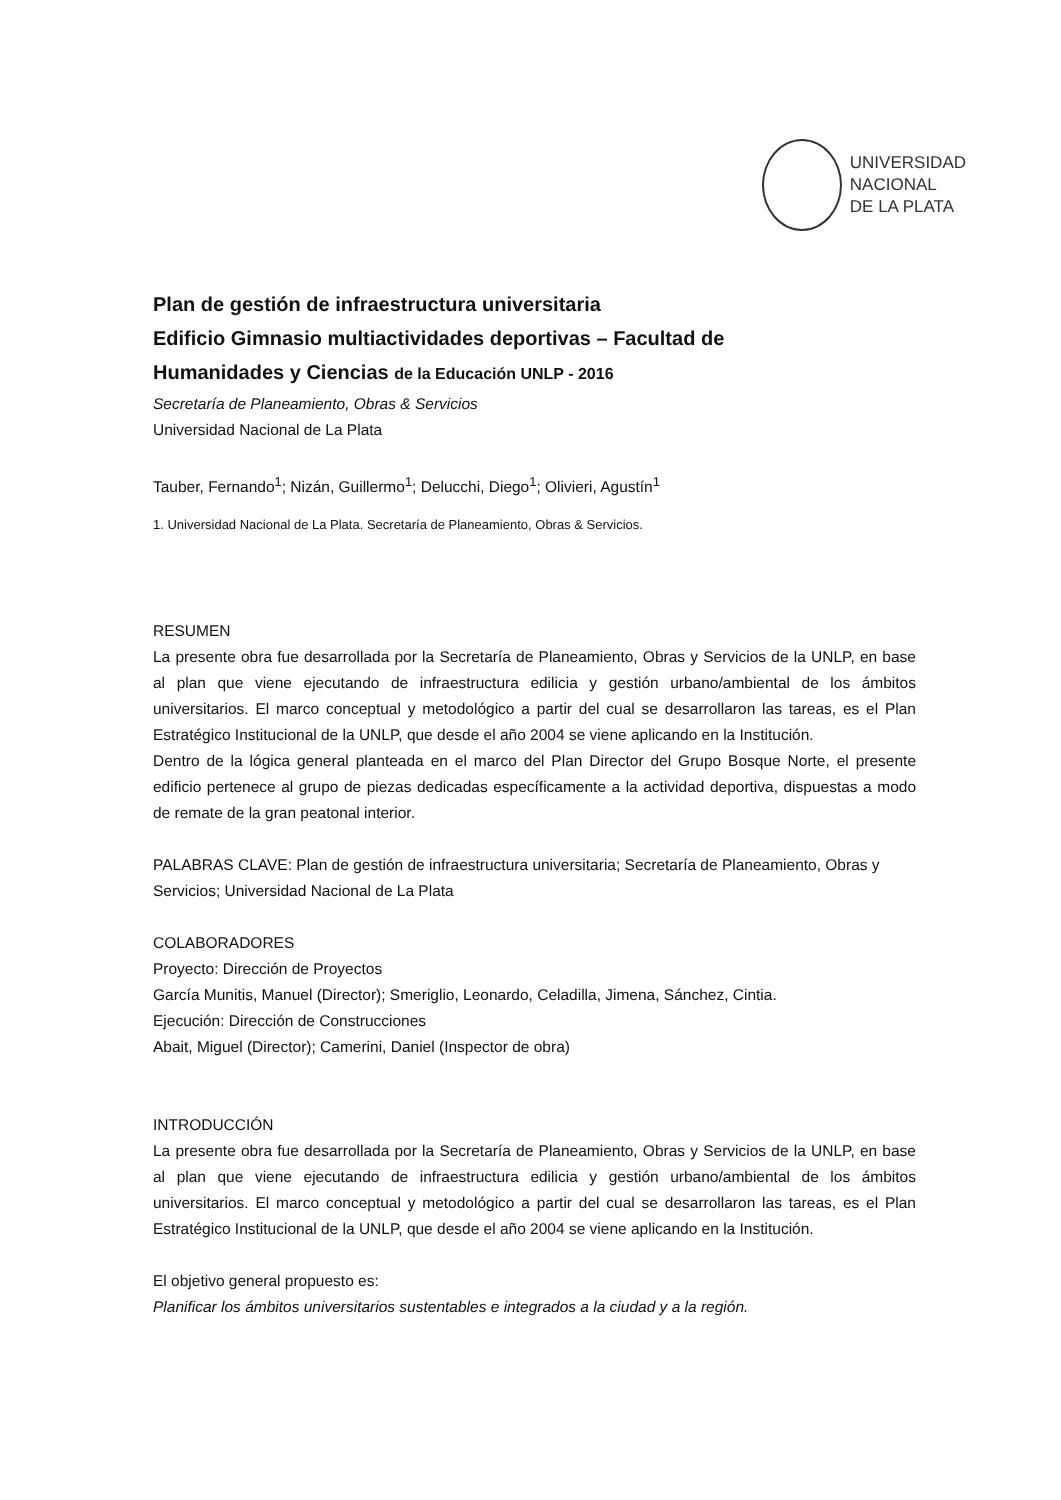UNIVERSIDAD
NACIONAL
DE LA PLATA
Plan de gestión de infraestructura universitaria
Edificio Gimnasio multiactividades deportivas – Facultad de
Humanidades y Ciencias de la Educación UNLP - 2016
Secretaría de Planeamiento, Obras & Servicios
Universidad Nacional de La Plata
Tauber, Fernando<sup>1</sup>; Nizán, Guillermo<sup>1</sup>; Delucchi, Diego<sup>1</sup>; Olivieri, Agustín<sup>1</sup>
1. Universidad Nacional de La Plata. Secretaría de Planeamiento, Obras & Servicios.
RESUMEN
La presente obra fue desarrollada por la Secretaría de Planeamiento, Obras y Servicios de la UNLP, en base al plan que viene ejecutando de infraestructura edilicia y gestión urbano/ambiental de los ámbitos universitarios. El marco conceptual y metodológico a partir del cual se desarrollaron las tareas, es el Plan Estratégico Institucional de la UNLP, que desde el año 2004 se viene aplicando en la Institución.
Dentro de la lógica general planteada en el marco del Plan Director del Grupo Bosque Norte, el presente edificio pertenece al grupo de piezas dedicadas específicamente a la actividad deportiva, dispuestas a modo de remate de la gran peatonal interior.
PALABRAS CLAVE: Plan de gestión de infraestructura universitaria; Secretaría de Planeamiento, Obras y Servicios; Universidad Nacional de La Plata
COLABORADORES
Proyecto: Dirección de Proyectos
García Munitis, Manuel (Director); Smeriglio, Leonardo, Celadilla, Jimena, Sánchez, Cintia.
Ejecución: Dirección de Construcciones
Abait, Miguel (Director); Camerini, Daniel (Inspector de obra)
INTRODUCCIÓN
La presente obra fue desarrollada por la Secretaría de Planeamiento, Obras y Servicios de la UNLP, en base al plan que viene ejecutando de infraestructura edilicia y gestión urbano/ambiental de los ámbitos universitarios. El marco conceptual y metodológico a partir del cual se desarrollaron las tareas, es el Plan Estratégico Institucional de la UNLP, que desde el año 2004 se viene aplicando en la Institución.
El objetivo general propuesto es:
Planificar los ámbitos universitarios sustentables e integrados a la ciudad y a la región.